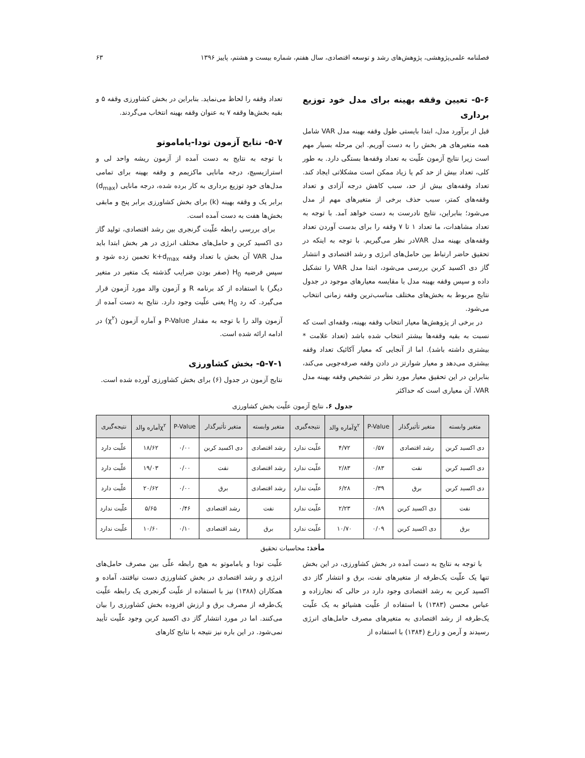فصلنامه علمی‌پژوهشی، پژوهش‌های رشد و توسعه اقتصادی، سال هفتم، شماره بیست و هشتم، پاییز ۱۳۹۶ ۶۳
۵-۶- تعیین وقفه بهینه برای مدل خود توزیع برداری
قبل از برآورد مدل، ابتدا بایستی طول وقفه بهینه مدل VAR شامل همه متغیرهای هر بخش را به دست آوریم. این مرحله بسیار مهم است زیرا نتایج آزمون علّیت به تعداد وقفه‌ها بستگی دارد. به طور کلی، تعداد بیش از حد کم یا زیاد ممکن است مشکلاتی ایجاد کند. تعداد وقفه‌های بیش از حد، سبب کاهش درجه آزادی و تعداد وقفه‌های کمتر، سبب حذف برخی از متغیرهای مهم از مدل می‌شود؛ بنابراین، نتایج نادرست به دست خواهد آمد. با توجه به تعداد مشاهدات، ما تعداد ۱ تا ۷ وقفه را برای بدست آوردن تعداد وقفه‌های بهینه مدل VARدر نظر می‌گیریم. با توجه به اینکه در تحقیق حاضر ارتباط بین حامل‌های انرژی و رشد اقتصادی و انتشار گاز دی اکسید کربن بررسی می‌شود، ابتدا مدل VAR را تشکیل داده و سپس وقفه بهینه مدل با مقایسه معیارهای موجود در جدول نتایج مربوط به بخش‌های مختلف مناسب‌ترین وقفه زمانی انتخاب می‌شود.
در برخی از پژوهش‌ها معیار انتخاب وقفه بهینه، وقفه‌ای است که نسبت به بقیه وقفه‌ها بیشتر انتخاب شده باشد (تعداد علامت * بیشتری داشته باشد). اما از آنجایی که معیار آکائیک تعداد وقفه بیشتری می‌دهد و معیار شوارتز در دادن وقفه صرفه‌جویی می‌کند، بنابراین در این تحقیق معیار مورد نظر در تشخیص وقفه بهینه مدل VAR، آن معیاری است که حداکثر
تعداد وقفه را لحاظ می‌نماید. بنابراین در بخش کشاورزی وقفه ۵ و بقیه بخش‌ها وقفه ۷ به عنوان وقفه بهینه انتخاب می‌گردند.
۵-۷- نتایج آزمون تودا-یاماموتو
با توجه به نتایج به دست آمده از آزمون ریشه واحد لی و استرازیسیچ، درجه مانایی ماکزیمم و وقفه بهینه برای تمامی مدل‌های خود توزیع برداری به کار برده شده، درجه مانایی (d<sub>max</sub>) برابر یک و وقفه بهینه (k) برای بخش کشاورزی برابر پنج و مابقی بخش‌ها هفت به دست آمده است.
برای بررسی رابطه علّیت گرنجری بین رشد اقتصادی، تولید گاز دی اکسید کربن و حامل‌های مختلف انرژی در هر بخش ابتدا باید مدل VAR آن بخش با تعداد وقفه k+d<sub>max</sub> تخمین زده شود و سپس فرضیه H<sub>0</sub> (صفر بودن ضرایب گذشته یک متغیر در متغیر دیگر) با استفاده از کد برنامه R و آزمون والد مورد آزمون قرار می‌گیرد. که رد H<sub>0</sub> یعنی علّیت وجود دارد. نتایج به دست آمده از آزمون والد را با توجه به مقدار P-Value و آماره آزمون (χ<sup>۲</sup>) در ادامه ارائه شده است.
۵-۷-۱- بخش کشاورزی
نتایج آزمون در جدول (۶) برای بخش کشاورزی آورده شده است.
جدول ۶. نتایج آزمون علّیت بخش کشاورزی
| متغیر وابسته | متغیر تأثیرگذار | P-Value | χ<sup>۲</sup>آماره والد | نتیجه‌گیری | متغیر وابسته | متغیر تأثیرگذار | P-Value | χ<sup>۲</sup>آماره والد | نتیجه‌گیری |
| --- | --- | --- | --- | --- | --- | --- | --- | --- | --- |
| دی اکسید کربن | رشد اقتصادی | ۰/۵۷ | ۴/۷۲ | علّیت ندارد | رشد اقتصادی | دی اکسید کربن | ۰/۰۰ | ۱۸/۶۲ | علّیت دارد |
| دی اکسید کربن | نفت | ۰/۸۳ | ۲/۸۳ | علّیت ندارد | رشد اقتصادی | نفت | ۰/۰۰ | ۱۹/۰۳ | علّیت دارد |
| دی اکسید کربن | برق | ۰/۳۹ | ۶/۲۸ | علّیت ندارد | رشد اقتصادی | برق | ۰/۰۰ | ۲۰/۶۲ | علّیت دارد |
| نفت | دی اکسید کربن | ۰/۸۹ | ۲/۲۳ | علّیت ندارد | نفت | رشد اقتصادی | ۰/۴۶ | ۵/۶۵ | علّیت ندارد |
| برق | دی اکسید کربن | ۰/۰۹ | ۱۰/۷۰ | علّیت ندارد | برق | رشد اقتصادی | ۰/۱۰ | ۱۰/۶۰ | علّیت ندارد |
مأخذ: محاسبات تحقیق
با توجه به نتایج به دست آمده در بخش کشاورزی، در این بخش تنها یک علّیت یک‌طرفه از متغیرهای نفت، برق و انتشار گاز دی اکسید کربن به رشد اقتصادی وجود دارد در حالی که نجارزاده و عباس محسن (۱۳۸۳) با استفاده از علّیت هشیائو به یک علّیت یک‌طرفه از رشد اقتصادی به متغیرهای مصرف حامل‌های انرژی رسیدند و آرمن و زارع (۱۳۸۴) با استفاده از
علّیت تودا و یاماموتو به هیچ رابطه علّی بین مصرف حامل‌های انرژی و رشد اقتصادی در بخش کشاورزی دست نیافتند، آماده و همکاران (۱۳۸۸) نیز با استفاده از علّیت گرنجری یک رابطه علّیت یک‌طرفه از مصرف برق و ارزش افزوده بخش کشاورزی را بیان می‌کنند. اما در مورد انتشار گاز دی اکسید کربن وجود علّیت تأیید نمی‌شود. در این باره نیز نتیجه با نتایج کارهای